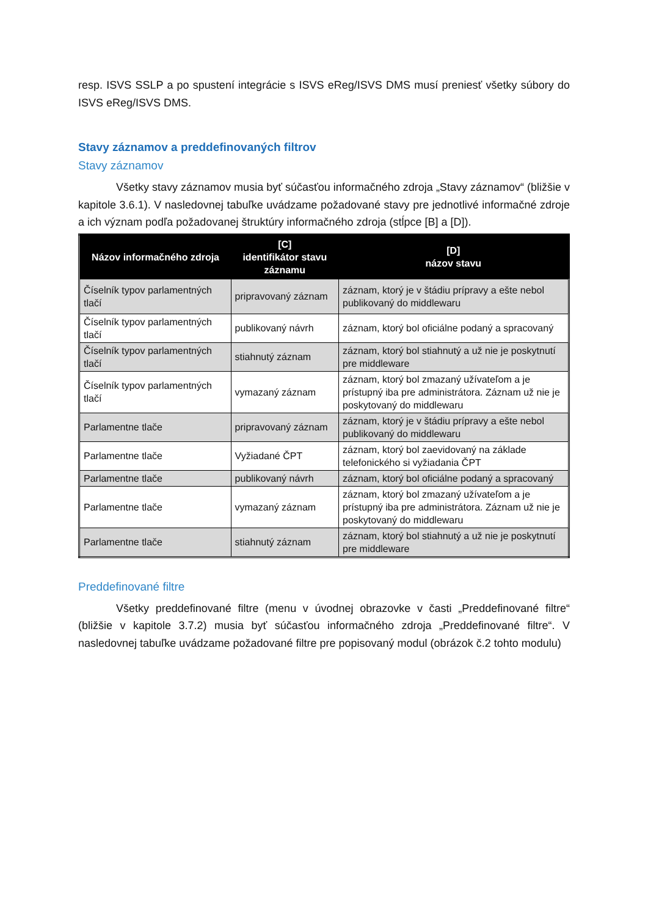resp. ISVS SSLP a po spustení integrácie s ISVS eReg/ISVS DMS musí preniesť všetky súbory do ISVS eReg/ISVS DMS.
Stavy záznamov a preddefinovaných filtrov
Stavy záznamov
Všetky stavy záznamov musia byť súčasťou informačného zdroja „Stavy záznamov“ (bližšie v kapitole 3.6.1). V nasledovnej tabuľke uvádzame požadované stavy pre jednotlivé informačné zdroje a ich význam podľa požadovanej štruktúry informačného zdroja (stĺpce [B] a [D]).
| Názov informačného zdroja | [C] identifikátor stavu záznamu | [D] názov stavu |
| --- | --- | --- |
| Číselník typov parlamentných tlačí | pripravovaný záznam | záznam, ktorý je v štádiu prípravy a ešte nebol publikovaný do middlewaru |
| Číselník typov parlamentných tlačí | publikovaný návrh | záznam, ktorý bol oficiálne podaný a spracovaný |
| Číselník typov parlamentných tlačí | stiahnutý záznam | záznam, ktorý bol stiahnutý a už nie je poskytnutí pre middleware |
| Číselník typov parlamentných tlačí | vymazaný záznam | záznam, ktorý bol zmazaný užívateľom a je prístupný iba pre administrátora. Záznam už nie je poskytovaný do middlewaru |
| Parlamentne tlače | pripravovaný záznam | záznam, ktorý je v štádiu prípravy a ešte nebol publikovaný do middlewaru |
| Parlamentne tlače | Vyžiadané ČPT | záznam, ktorý bol zaevidovaný na základe telefonického si vyžiadania ČPT |
| Parlamentne tlače | publikovaný návrh | záznam, ktorý bol oficiálne podaný a spracovaný |
| Parlamentne tlače | vymazaný záznam | záznam, ktorý bol zmazaný užívateľom a je prístupný iba pre administrátora. Záznam už nie je poskytovaný do middlewaru |
| Parlamentne tlače | stiahnutý záznam | záznam, ktorý bol stiahnutý a už nie je poskytnutí pre middleware |
Preddefinované filtre
Všetky preddefinované filtre (menu v úvodnej obrazovke v časti „Preddefinované filtre“ (bližšie v kapitole 3.7.2) musia byť súčasťou informačného zdroja „Preddefinované filtre“. V nasledovnej tabuľke uvádzame požadované filtre pre popisovaný modul (obrázok č.2 tohto modulu)